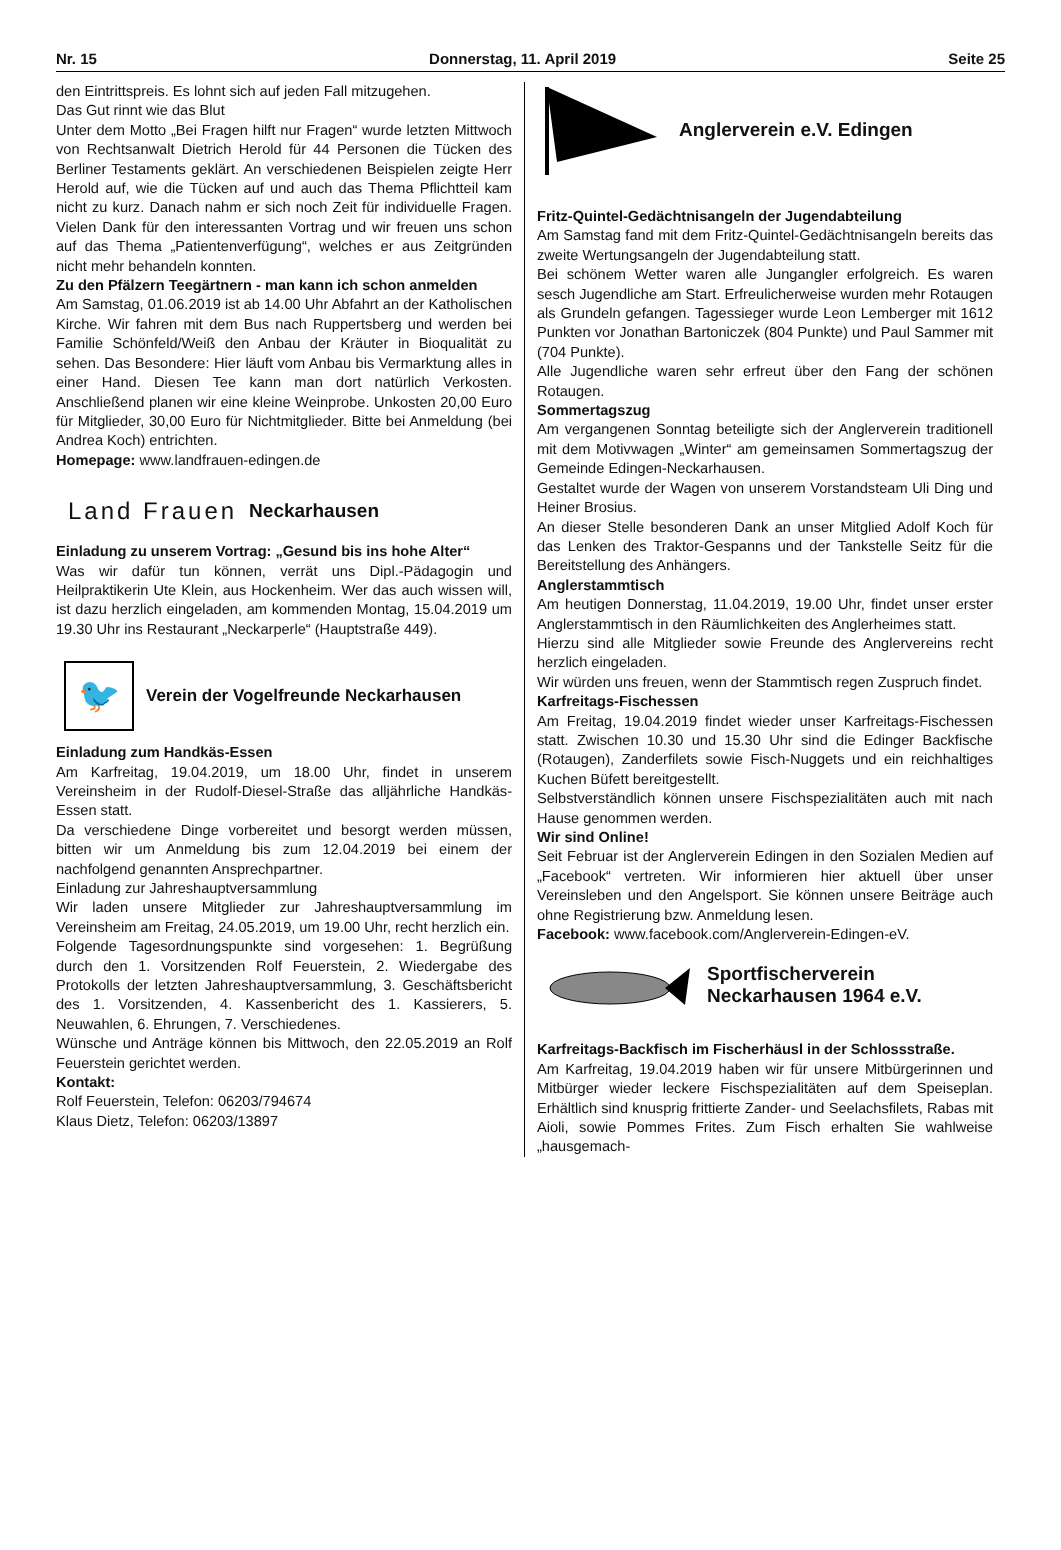Nr. 15 Donnerstag, 11. April 2019 Seite 25
den Eintrittspreis. Es lohnt sich auf jeden Fall mitzugehen.
Das Gut rinnt wie das Blut
Unter dem Motto „Bei Fragen hilft nur Fragen“ wurde letzten Mittwoch von Rechtsanwalt Dietrich Herold für 44 Personen die Tücken des Berliner Testaments geklärt. An verschiedenen Beispielen zeigte Herr Herold auf, wie die Tücken auf und auch das Thema Pflichtteil kam nicht zu kurz. Danach nahm er sich noch Zeit für individuelle Fragen. Vielen Dank für den interessanten Vortrag und wir freuen uns schon auf das Thema „Patientenverfügung“, welches er aus Zeitgründen nicht mehr behandeln konnten.
Zu den Pfälzern Teegärtnern - man kann ich schon anmelden
Am Samstag, 01.06.2019 ist ab 14.00 Uhr Abfahrt an der Katholischen Kirche. Wir fahren mit dem Bus nach Ruppertsberg und werden bei Familie Schönfeld/Weiß den Anbau der Kräuter in Bioqualität zu sehen. Das Besondere: Hier läuft vom Anbau bis Vermarktung alles in einer Hand. Diesen Tee kann man dort natürlich Verkosten. Anschließend planen wir eine kleine Weinprobe. Unkosten 20,00 Euro für Mitglieder, 30,00 Euro für Nichtmitglieder. Bitte bei Anmeldung (bei Andrea Koch) entrichten.
Homepage: www.landfrauen-edingen.de
Land Frauen Neckarhausen
Einladung zu unserem Vortrag: „Gesund bis ins hohe Alter“
Was wir dafür tun können, verrät uns Dipl.-Pädagogin und Heilpraktikerin Ute Klein, aus Hockenheim. Wer das auch wissen will, ist dazu herzlich eingeladen, am kommenden Montag, 15.04.2019 um 19.30 Uhr ins Restaurant „Neckarperle“ (Hauptstraße 449).
🐦
Verein der Vogelfreunde Neckarhausen
Einladung zum Handkäs-Essen
Am Karfreitag, 19.04.2019, um 18.00 Uhr, findet in unserem Vereinsheim in der Rudolf-Diesel-Straße das alljährliche Handkäs-Essen statt.
Da verschiedene Dinge vorbereitet und besorgt werden müssen, bitten wir um Anmeldung bis zum 12.04.2019 bei einem der nachfolgend genannten Ansprechpartner.
Einladung zur Jahreshauptversammlung
Wir laden unsere Mitglieder zur Jahreshauptversammlung im Vereinsheim am Freitag, 24.05.2019, um 19.00 Uhr, recht herzlich ein.
Folgende Tagesordnungspunkte sind vorgesehen: 1. Begrüßung durch den 1. Vorsitzenden Rolf Feuerstein, 2. Wiedergabe des Protokolls der letzten Jahreshauptversammlung, 3. Geschäftsbericht des 1. Vorsitzenden, 4. Kassenbericht des 1. Kassierers, 5. Neuwahlen, 6. Ehrungen, 7. Verschiedenes.
Wünsche und Anträge können bis Mittwoch, den 22.05.2019 an Rolf Feuerstein gerichtet werden.
Kontakt:
Rolf Feuerstein, Telefon: 06203/794674
Klaus Dietz, Telefon: 06203/13897
Anglerverein e.V. Edingen
Fritz-Quintel-Gedächtnisangeln der Jugendabteilung
Am Samstag fand mit dem Fritz-Quintel-Gedächtnisangeln bereits das zweite Wertungsangeln der Jugendabteilung statt.
Bei schönem Wetter waren alle Jungangler erfolgreich. Es waren sesch Jugendliche am Start. Erfreulicherweise wurden mehr Rotaugen als Grundeln gefangen. Tagessieger wurde Leon Lemberger mit 1612 Punkten vor Jonathan Bartoniczek (804 Punkte) und Paul Sammer mit (704 Punkte).
Alle Jugendliche waren sehr erfreut über den Fang der schönen Rotaugen.
Sommertagszug
Am vergangenen Sonntag beteiligte sich der Anglerverein traditionell mit dem Motivwagen „Winter“ am gemeinsamen Sommertagszug der Gemeinde Edingen-Neckarhausen.
Gestaltet wurde der Wagen von unserem Vorstandsteam Uli Ding und Heiner Brosius.
An dieser Stelle besonderen Dank an unser Mitglied Adolf Koch für das Lenken des Traktor-Gespanns und der Tankstelle Seitz für die Bereitstellung des Anhängers.
Anglerstammtisch
Am heutigen Donnerstag, 11.04.2019, 19.00 Uhr, findet unser erster Anglerstammtisch in den Räumlichkeiten des Anglerheimes statt.
Hierzu sind alle Mitglieder sowie Freunde des Anglervereins recht herzlich eingeladen.
Wir würden uns freuen, wenn der Stammtisch regen Zuspruch findet.
Karfreitags-Fischessen
Am Freitag, 19.04.2019 findet wieder unser Karfreitags-Fischessen statt. Zwischen 10.30 und 15.30 Uhr sind die Edinger Backfische (Rotaugen), Zanderfilets sowie Fisch-Nuggets und ein reichhaltiges Kuchen Büfett bereitgestellt.
Selbstverständlich können unsere Fischspezialitäten auch mit nach Hause genommen werden.
Wir sind Online!
Seit Februar ist der Anglerverein Edingen in den Sozialen Medien auf „Facebook“ vertreten. Wir informieren hier aktuell über unser Vereinsleben und den Angelsport. Sie können unsere Beiträge auch ohne Registrierung bzw. Anmeldung lesen.
Facebook: www.facebook.com/Anglerverein-Edingen-eV.
Sportfischerverein
Neckarhausen 1964 e.V.
Karfreitags-Backfisch im Fischerhäusl in der Schlossstraße.
Am Karfreitag, 19.04.2019 haben wir für unsere Mitbürgerinnen und Mitbürger wieder leckere Fischspezialitäten auf dem Speiseplan. Erhältlich sind knusprig frittierte Zander- und Seelachsfilets, Rabas mit Aioli, sowie Pommes Frites. Zum Fisch erhalten Sie wahlweise „hausgemach-